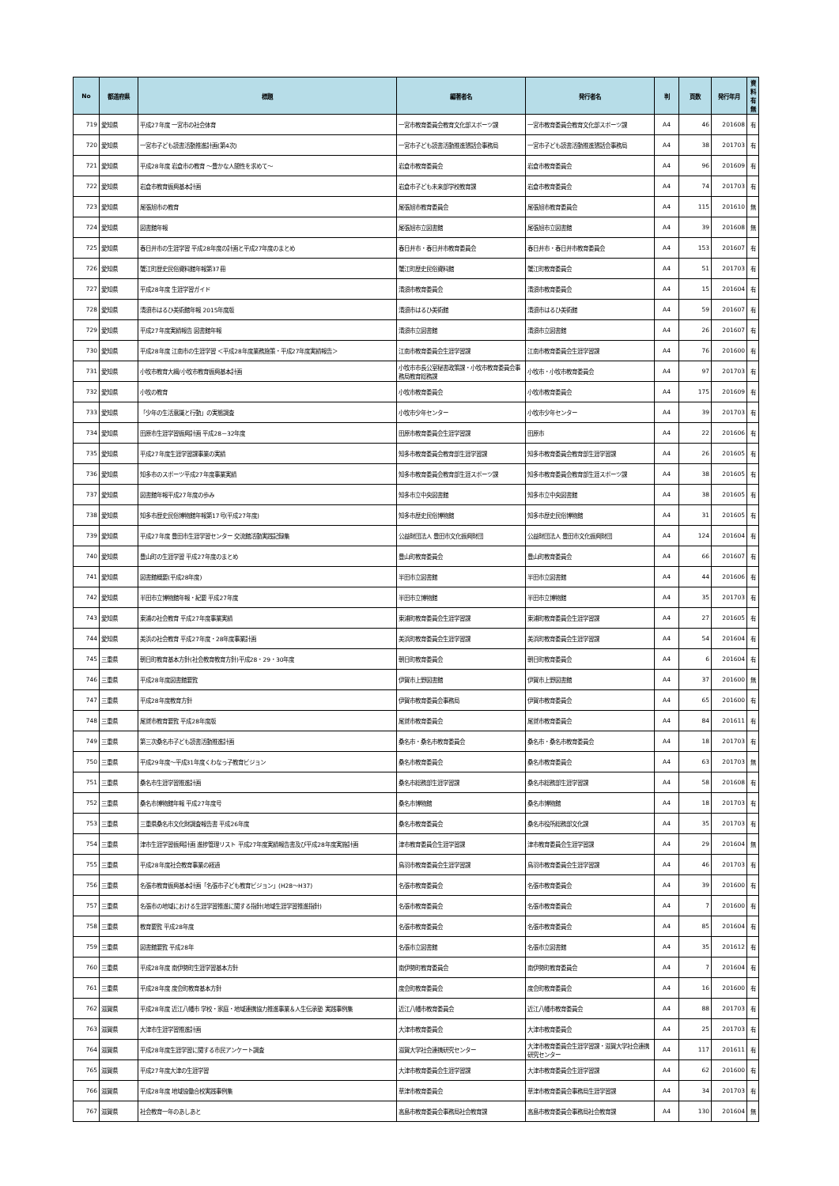| No | 都道府県 | 標題 | 編著者名 | 発行者名 | 判 | 頁数 | 発行年月 | 資料 有無 |
| --- | --- | --- | --- | --- | --- | --- | --- | --- |
| 719 | 愛知県 | 平成27年度 一宮市の社会体育 | 一宮市教育委員会教育文化部スポーツ課 | 一宮市教育委員会教育文化部スポーツ課 | A4 | 46 | 201608 | 有 |
| 720 | 愛知県 | 一宮市子ども読書活動推進計画(第4次) | 一宮市子ども読書活動推進懇話会事務局 | 一宮市子ども読書活動推進懇話会事務局 | A4 | 38 | 201703 | 有 |
| 721 | 愛知県 | 平成28年度 岩倉市の教育 ～豊かな人間性を求めて～ | 岩倉市教育委員会 | 岩倉市教育委員会 | A4 | 96 | 201609 | 有 |
| 722 | 愛知県 | 岩倉市教育振興基本計画 | 岩倉市子ども未来部学校教育課 | 岩倉市教育委員会 | A4 | 74 | 201703 | 有 |
| 723 | 愛知県 | 尾張旭市の教育 | 尾張旭市教育委員会 | 尾張旭市教育委員会 | A4 | 115 | 201610 | 無 |
| 724 | 愛知県 | 図書館年報 | 尾張旭市立図書館 | 尾張旭市立図書館 | A4 | 39 | 201608 | 無 |
| 725 | 愛知県 | 春日井市の生涯学習 平成28年度の計画と平成27年度のまとめ | 春日井市・春日井市教育委員会 | 春日井市・春日井市教育委員会 | A4 | 153 | 201607 | 有 |
| 726 | 愛知県 | 蟹江町歴史民俗資料館年報第37冊 | 蟹江町歴史民俗資料館 | 蟹江町教育委員会 | A4 | 51 | 201703 | 有 |
| 727 | 愛知県 | 平成28年度 生涯学習ガイド | 清須市教育委員会 | 清須市教育委員会 | A4 | 15 | 201604 | 有 |
| 728 | 愛知県 | 清須市はるひ美術館年報 2015年度版 | 清須市はるひ美術館 | 清須市はるひ美術館 | A4 | 59 | 201607 | 有 |
| 729 | 愛知県 | 平成27年度実績報告 図書館年報 | 清須市立図書館 | 清須市立図書館 | A4 | 26 | 201607 | 有 |
| 730 | 愛知県 | 平成28年度 江南市の生涯学習 ＜平成28年度業務施策・平成27年度実績報告＞ | 江南市教育委員会生涯学習課 | 江南市教育委員会生涯学習課 | A4 | 76 | 201600 | 有 |
| 731 | 愛知県 | 小牧市教育大綱/小牧市教育振興基本計画 | 小牧市市長公室秘書政策課・小牧市教育委員会事務局教育総務課 | 小牧市・小牧市教育委員会 | A4 | 97 | 201703 | 有 |
| 732 | 愛知県 | 小牧の教育 | 小牧市教育委員会 | 小牧市教育委員会 | A4 | 175 | 201609 | 有 |
| 733 | 愛知県 | 「少年の生活意識と行動」の実態調査 | 小牧市少年センター | 小牧市少年センター | A4 | 39 | 201703 | 有 |
| 734 | 愛知県 | 田原市生涯学習振興計画 平成28－32年度 | 田原市教育委員会生涯学習課 | 田原市 | A4 | 22 | 201606 | 有 |
| 735 | 愛知県 | 平成27年度生涯学習課事業の実績 | 知多市教育委員会教育部生涯学習課 | 知多市教育委員会教育部生涯学習課 | A4 | 26 | 201605 | 有 |
| 736 | 愛知県 | 知多市のスポーツ平成27年度事業実績 | 知多市教育委員会教育部生涯スポーツ課 | 知多市教育委員会教育部生涯スポーツ課 | A4 | 38 | 201605 | 有 |
| 737 | 愛知県 | 図書館年報平成27年度の歩み | 知多市立中央図書館 | 知多市立中央図書館 | A4 | 38 | 201605 | 有 |
| 738 | 愛知県 | 知多市歴史民俗博物館年報第17号(平成27年度) | 知多市歴史民俗博物館 | 知多市歴史民俗博物館 | A4 | 31 | 201605 | 有 |
| 739 | 愛知県 | 平成27年度 豊田市生涯学習センター 交流館活動実践記録集 | 公益財団法人 豊田市文化振興財団 | 公益財団法人 豊田市文化振興財団 | A4 | 124 | 201604 | 有 |
| 740 | 愛知県 | 豊山町の生涯学習 平成27年度のまとめ | 豊山町教育委員会 | 豊山町教育委員会 | A4 | 66 | 201607 | 有 |
| 741 | 愛知県 | 図書館概要(平成28年度) | 半田市立図書館 | 半田市立図書館 | A4 | 44 | 201606 | 有 |
| 742 | 愛知県 | 半田市立博物館年報・紀要 平成27年度 | 半田市立博物館 | 半田市立博物館 | A4 | 35 | 201703 | 有 |
| 743 | 愛知県 | 東浦の社会教育 平成27年度事業実績 | 東浦町教育委員会生涯学習課 | 東浦町教育委員会生涯学習課 | A4 | 27 | 201605 | 有 |
| 744 | 愛知県 | 美浜の社会教育 平成27年度・28年度事業計画 | 美浜町教育委員会生涯学習課 | 美浜町教育委員会生涯学習課 | A4 | 54 | 201604 | 有 |
| 745 | 三重県 | 朝日町教育基本方針(社会教育教育方針)平成28・29・30年度 | 朝日町教育委員会 | 朝日町教育委員会 | A4 | 6 | 201604 | 有 |
| 746 | 三重県 | 平成28年度図書館要覧 | 伊賀市上野図書館 | 伊賀市上野図書館 | A4 | 37 | 201600 | 無 |
| 747 | 三重県 | 平成28年度教育方針 | 伊賀市教育委員会事務局 | 伊賀市教育委員会 | A4 | 65 | 201600 | 有 |
| 748 | 三重県 | 尾鷲市教育要覧 平成28年度版 | 尾鷲市教育委員会 | 尾鷲市教育委員会 | A4 | 84 | 201611 | 有 |
| 749 | 三重県 | 第三次桑名市子ども読書活動推進計画 | 桑名市・桑名市教育委員会 | 桑名市・桑名市教育委員会 | A4 | 18 | 201703 | 有 |
| 750 | 三重県 | 平成29年度～平成31年度くわなっ子教育ビジョン | 桑名市教育委員会 | 桑名市教育委員会 | A4 | 63 | 201703 | 無 |
| 751 | 三重県 | 桑名市生涯学習推進計画 | 桑名市総務部生涯学習課 | 桑名市総務部生涯学習課 | A4 | 58 | 201608 | 有 |
| 752 | 三重県 | 桑名市博物館年報 平成27年度号 | 桑名市博物館 | 桑名市博物館 | A4 | 18 | 201703 | 有 |
| 753 | 三重県 | 三重県桑名市文化財調査報告書 平成26年度 | 桑名市教育委員会 | 桑名市役所総務部文化課 | A4 | 35 | 201703 | 有 |
| 754 | 三重県 | 津市生涯学習振興計画 進捗管理リスト 平成27年度実績報告書及び平成28年度実施計画 | 津市教育委員会生涯学習課 | 津市教育委員会生涯学習課 | A4 | 29 | 201604 | 無 |
| 755 | 三重県 | 平成28年度社会教育事業の経過 | 鳥羽市教育委員会生涯学習課 | 鳥羽市教育委員会生涯学習課 | A4 | 46 | 201703 | 有 |
| 756 | 三重県 | 名張市教育振興基本計画「名張市子ども教育ビジョン」(H28～H37) | 名張市教育委員会 | 名張市教育委員会 | A4 | 39 | 201600 | 有 |
| 757 | 三重県 | 名張市の地域における生涯学習推進に関する指針(地域生涯学習推進指針) | 名張市教育委員会 | 名張市教育委員会 | A4 | 7 | 201600 | 有 |
| 758 | 三重県 | 教育要覧 平成28年度 | 名張市教育委員会 | 名張市教育委員会 | A4 | 85 | 201604 | 有 |
| 759 | 三重県 | 図書館要覧 平成28年 | 名張市立図書館 | 名張市立図書館 | A4 | 35 | 201612 | 有 |
| 760 | 三重県 | 平成28年度 南伊勢町生涯学習基本方針 | 南伊勢町教育委員会 | 南伊勢町教育委員会 | A4 | 7 | 201604 | 有 |
| 761 | 三重県 | 平成28年度 度会町教育基本方針 | 度会町教育委員会 | 度会町教育委員会 | A4 | 16 | 201600 | 有 |
| 762 | 滋賀県 | 平成28年度 近江八幡市 学校・家庭・地域連携協力推進事業＆人生伝承塾 実践事例集 | 近江八幡市教育委員会 | 近江八幡市教育委員会 | A4 | 88 | 201703 | 有 |
| 763 | 滋賀県 | 大津市生涯学習推進計画 | 大津市教育委員会 | 大津市教育委員会 | A4 | 25 | 201703 | 有 |
| 764 | 滋賀県 | 平成28年度生涯学習に関する市民アンケート調査 | 滋賀大学社会連携研究センター | 大津市教育委員会生涯学習課・滋賀大学社会連携研究センター | A4 | 117 | 201611 | 有 |
| 765 | 滋賀県 | 平成27年度大津の生涯学習 | 大津市教育委員会生涯学習課 | 大津市教育委員会生涯学習課 | A4 | 62 | 201600 | 有 |
| 766 | 滋賀県 | 平成28年度 地域協働合校実践事例集 | 草津市教育委員会 | 草津市教育委員会事務局生涯学習課 | A4 | 34 | 201703 | 有 |
| 767 | 滋賀県 | 社会教育一年のあしあと | 高島市教育委員会事務局社会教育課 | 高島市教育委員会事務局社会教育課 | A4 | 130 | 201604 | 無 |